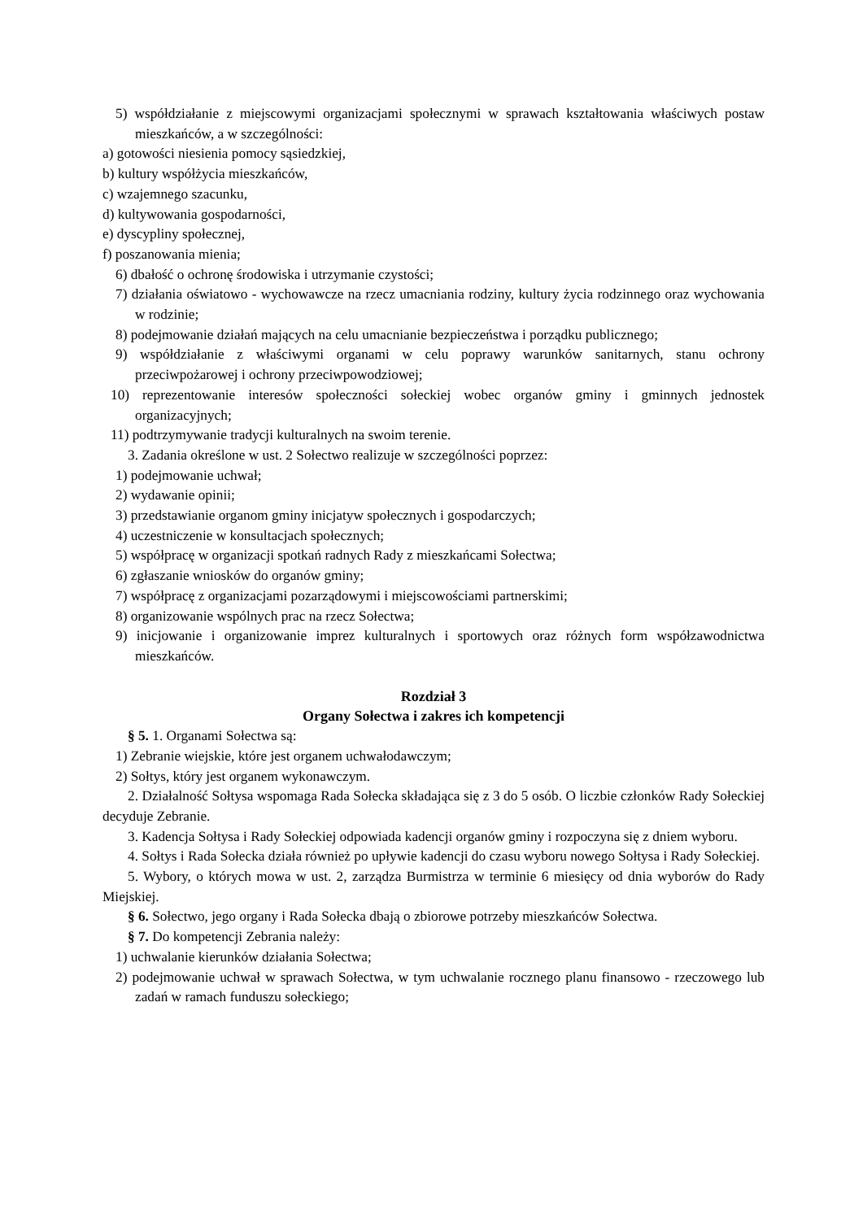5) współdziałanie z miejscowymi organizacjami społecznymi w sprawach kształtowania właściwych postaw mieszkańców, a w szczególności:
a) gotowości niesienia pomocy sąsiedzkiej,
b) kultury współżycia mieszkańców,
c) wzajemnego szacunku,
d) kultywowania gospodarności,
e) dyscypliny społecznej,
f) poszanowania mienia;
6) dbałość o ochronę środowiska i utrzymanie czystości;
7) działania oświatowo - wychowawcze na rzecz umacniania rodziny, kultury życia rodzinnego oraz wychowania w rodzinie;
8) podejmowanie działań mających na celu umacnianie bezpieczeństwa i porządku publicznego;
9) współdziałanie z właściwymi organami w celu poprawy warunków sanitarnych, stanu ochrony przeciwpożarowej i ochrony przeciwpowodziowej;
10) reprezentowanie interesów społeczności sołeckiej wobec organów gminy i gminnych jednostek organizacyjnych;
11) podtrzymywanie tradycji kulturalnych na swoim terenie.
3. Zadania określone w ust. 2 Sołectwo realizuje w szczególności poprzez:
1) podejmowanie uchwał;
2) wydawanie opinii;
3) przedstawianie organom gminy inicjatyw społecznych i gospodarczych;
4) uczestniczenie w konsultacjach społecznych;
5) współpracę w organizacji spotkań radnych Rady z mieszkańcami Sołectwa;
6) zgłaszanie wniosków do organów gminy;
7) współpracę z organizacjami pozarządowymi i miejscowościami partnerskimi;
8) organizowanie wspólnych prac na rzecz Sołectwa;
9) inicjowanie i organizowanie imprez kulturalnych i sportowych oraz różnych form współzawodnictwa mieszkańców.
Rozdział 3
Organy Sołectwa i zakres ich kompetencji
§ 5. 1. Organami Sołectwa są:
1) Zebranie wiejskie, które jest organem uchwałodawczym;
2) Sołtys, który jest organem wykonawczym.
2. Działalność Sołtysa wspomaga Rada Sołecka składająca się z 3 do 5 osób. O liczbie członków Rady Sołeckiej decyduje Zebranie.
3. Kadencja Sołtysa i Rady Sołeckiej odpowiada kadencji organów gminy i rozpoczyna się z dniem wyboru.
4. Sołtys i Rada Sołecka działa również po upływie kadencji do czasu wyboru nowego Sołtysa i Rady Sołeckiej.
5. Wybory, o których mowa w ust. 2, zarządza Burmistrza w terminie 6 miesięcy od dnia wyborów do Rady Miejskiej.
§ 6. Sołectwo, jego organy i Rada Sołecka dbają o zbiorowe potrzeby mieszkańców Sołectwa.
§ 7. Do kompetencji Zebrania należy:
1) uchwalanie kierunków działania Sołectwa;
2) podejmowanie uchwał w sprawach Sołectwa, w tym uchwalanie rocznego planu finansowo - rzeczowego lub zadań w ramach funduszu sołeckiego;